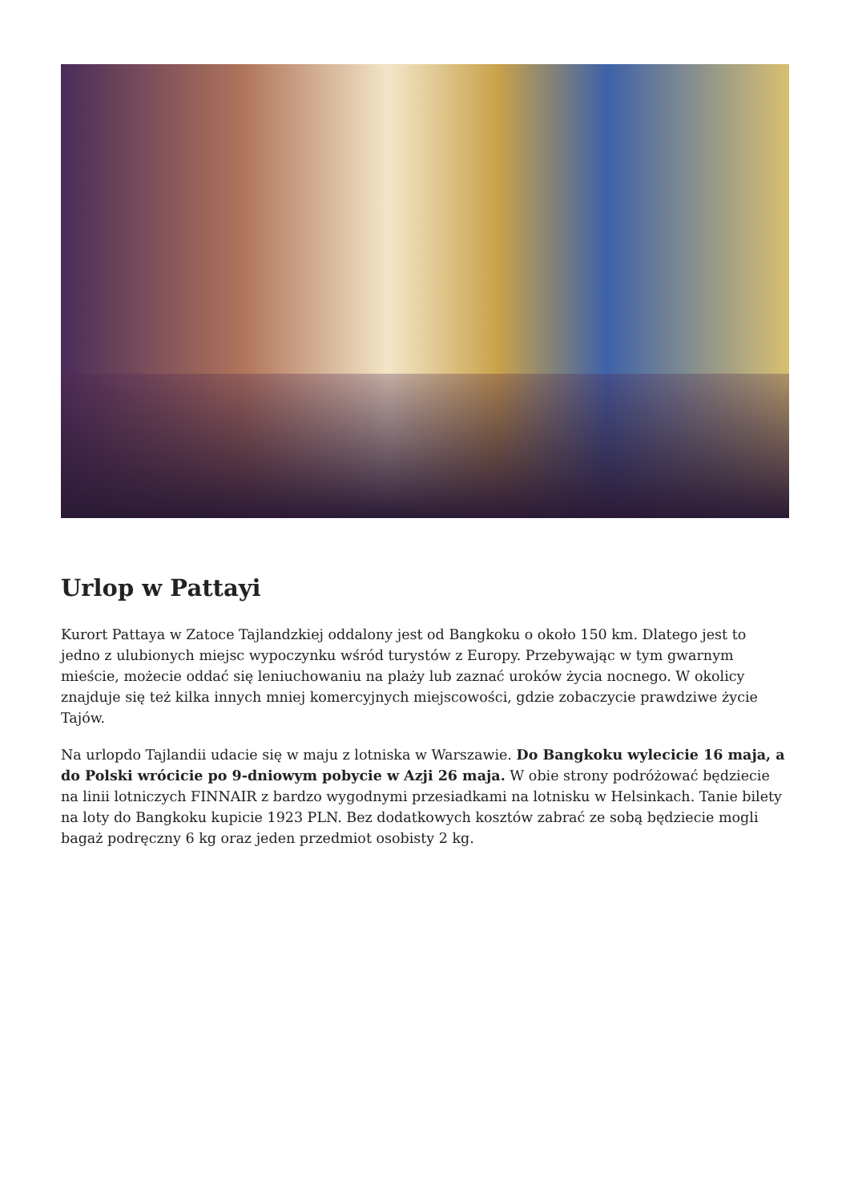Urlop w Pattayi
Kurort Pattaya w Zatoce Tajlandzkiej oddalony jest od Bangkoku o około 150 km. Dlatego jest to jedno z ulubionych miejsc wypoczynku wśród turystów z Europy. Przebywając w tym gwarnym mieście, możecie oddać się leniuchowaniu na plaży lub zaznać uroków życia nocnego. W okolicy znajduje się też kilka innych mniej komercyjnych miejscowości, gdzie zobaczycie prawdziwe życie Tajów.
Na urlopdo Tajlandii udacie się w maju z lotniska w Warszawie. Do Bangkoku wylecicie 16 maja, a do Polski wrócicie po 9-dniowym pobycie w Azji 26 maja. W obie strony podróżować będziecie na linii lotniczych FINNAIR z bardzo wygodnymi przesiadkami na lotnisku w Helsinkach. Tanie bilety na loty do Bangkoku kupicie 1923 PLN. Bez dodatkowych kosztów zabrać ze sobą będziecie mogli bagaż podręczny 6 kg oraz jeden przedmiot osobisty 2 kg.